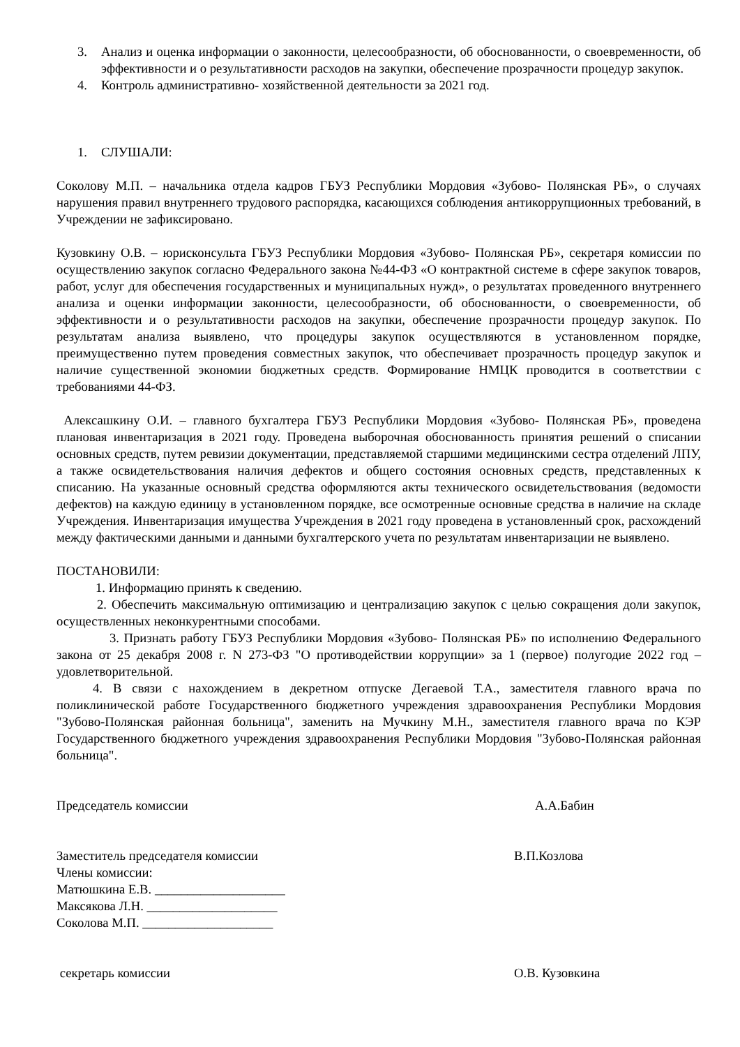3. Анализ и оценка информации о законности, целесообразности, об обоснованности, о своевременности, об эффективности и о результативности расходов на закупки, обеспечение прозрачности процедур закупок.
4. Контроль административно- хозяйственной деятельности за 2021 год.
1. СЛУШАЛИ:
Соколову М.П. – начальника отдела кадров ГБУЗ Республики Мордовия «Зубово- Полянская РБ», о случаях нарушения правил внутреннего трудового распорядка, касающихся соблюдения антикоррупционных требований, в Учреждении не зафиксировано.
Кузовкину О.В. – юрисконсульта ГБУЗ Республики Мордовия «Зубово- Полянская РБ», секретаря комиссии по осуществлению закупок согласно Федерального закона №44-ФЗ «О контрактной системе в сфере закупок товаров, работ, услуг для обеспечения государственных и муниципальных нужд», о результатах проведенного внутреннего анализа и оценки информации законности, целесообразности, об обоснованности, о своевременности, об эффективности и о результативности расходов на закупки, обеспечение прозрачности процедур закупок. По результатам анализа выявлено, что процедуры закупок осуществляются в установленном порядке, преимущественно путем проведения совместных закупок, что обеспечивает прозрачность процедур закупок и наличие существенной экономии бюджетных средств. Формирование НМЦК проводится в соответствии с требованиями 44-ФЗ.
Алексашкину О.И. – главного бухгалтера ГБУЗ Республики Мордовия «Зубово- Полянская РБ», проведена плановая инвентаризация в 2021 году. Проведена выборочная обоснованность принятия решений о списании основных средств, путем ревизии документации, представляемой старшими медицинскими сестра отделений ЛПУ, а также освидетельствования наличия дефектов и общего состояния основных средств, представленных к списанию. На указанные основный средства оформляются акты технического освидетельствования (ведомости дефектов) на каждую единицу в установленном порядке, все осмотренные основные средства в наличие на складе Учреждения. Инвентаризация имущества Учреждения в 2021 году проведена в установленный срок, расхождений между фактическими данными и данными бухгалтерского учета по результатам инвентаризации не выявлено.
ПОСТАНОВИЛИ:
1. Информацию принять к сведению.
2. Обеспечить максимальную оптимизацию и централизацию закупок с целью сокращения доли закупок, осуществленных неконкурентными способами.
3. Признать работу ГБУЗ Республики Мордовия «Зубово- Полянская РБ» по исполнению Федерального закона от 25 декабря 2008 г. N 273-ФЗ "О противодействии коррупции» за 1 (первое) полугодие 2022 год – удовлетворительной.
4. В связи с нахождением в декретном отпуске Дегаевой Т.А., заместителя главного врача по поликлинической работе Государственного бюджетного учреждения здравоохранения Республики Мордовия "Зубово-Полянская районная больница", заменить на Мучкину М.Н., заместителя главного врача по КЭР Государственного бюджетного учреждения здравоохранения Республики Мордовия "Зубово-Полянская районная больница".
Председатель комиссии А.А.Бабин
Заместитель председателя комиссии В.П.Козлова
Члены комиссии:
Матюшкина Е.В. ____________________
Максякова Л.Н. ____________________
Соколова М.П. ____________________
секретарь комиссии О.В. Кузовкина